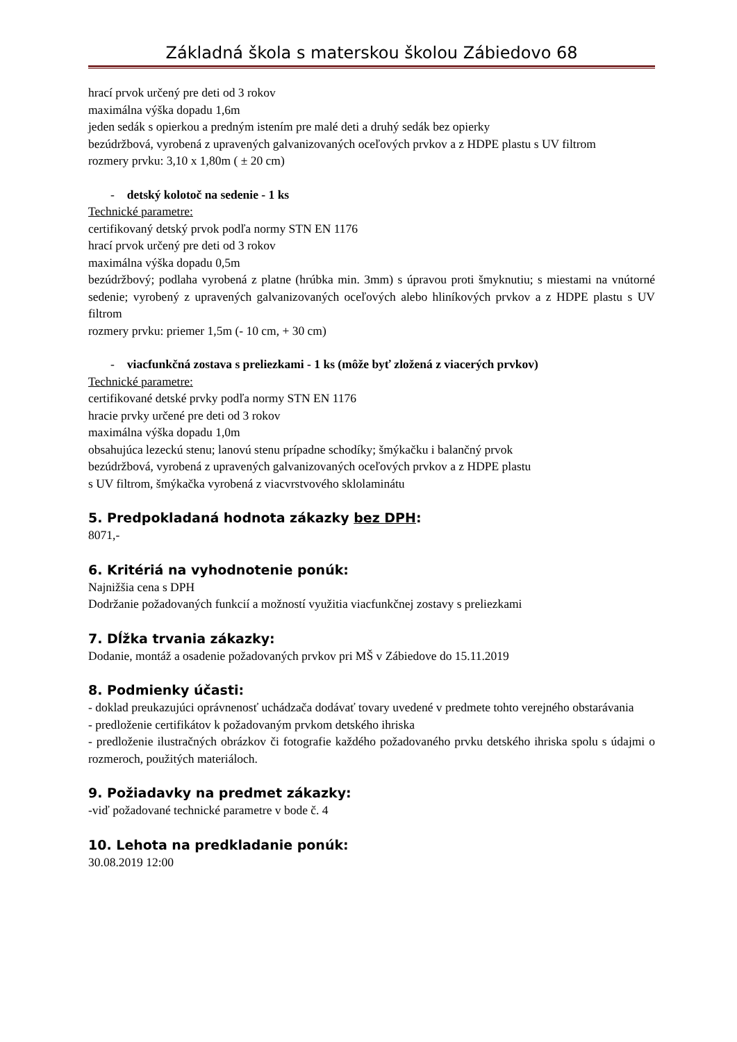Základná škola s materskou školou Zábiedovo 68
hrací prvok určený pre deti od 3 rokov
maximálna výška dopadu 1,6m
jeden sedák s opierkou a predným istením pre malé deti a druhý sedák bez opierky
bezúdržbová, vyrobená z upravených galvanizovaných oceľových prvkov a z HDPE plastu s UV filtrom
rozmery prvku: 3,10 x 1,80m ( ± 20 cm)
- detský kolotoč na sedenie - 1 ks
Technické parametre:
certifikovaný detský prvok podľa normy STN EN 1176
hrací prvok určený pre deti od 3 rokov
maximálna výška dopadu 0,5m
bezúdržbový; podlaha vyrobená z platne (hrúbka min. 3mm) s úpravou proti šmyknutiu; s miestami na vnútorné sedenie; vyrobený z upravených galvanizovaných oceľových alebo hliníkových prvkov a z HDPE plastu s UV filtrom
rozmery prvku: priemer 1,5m (- 10 cm, + 30 cm)
- viacfunkčná zostava s preliezkami - 1 ks (môže byť zložená z viacerých prvkov)
Technické parametre:
certifikované detské prvky podľa normy STN EN 1176
hracie prvky určené pre deti od 3 rokov
maximálna výška dopadu 1,0m
obsahujúca lezeckú stenu; lanovú stenu prípadne schodíky; šmýkačku i balančný prvok
bezúdržbová, vyrobená z upravených galvanizovaných oceľových prvkov a z HDPE plastu
s UV filtrom, šmýkačka vyrobená z viacvrstvového sklolaminátu
5. Predpokladaná hodnota zákazky bez DPH:
8071,-
6. Kritériá na vyhodnotenie ponúk:
Najnižšia cena s DPH
Dodržanie požadovaných funkcií a možností využitia viacfunkčnej zostavy s preliezkami
7. Dĺžka trvania zákazky:
Dodanie, montáž a osadenie požadovaných prvkov pri MŠ v Zábiedove do 15.11.2019
8. Podmienky účasti:
- doklad preukazujúci oprávnenosť uchádzača dodávať tovary uvedené v predmete tohto verejného obstarávania
- predloženie certifikátov k požadovaným prvkom detského ihriska
- predloženie ilustračných obrázkov či fotografie každého požadovaného prvku detského ihriska spolu s údajmi o rozmeroch, použitých materiáloch.
9. Požiadavky na predmet zákazky:
-viď požadované technické parametre v bode č. 4
10. Lehota na predkladanie ponúk:
30.08.2019 12:00